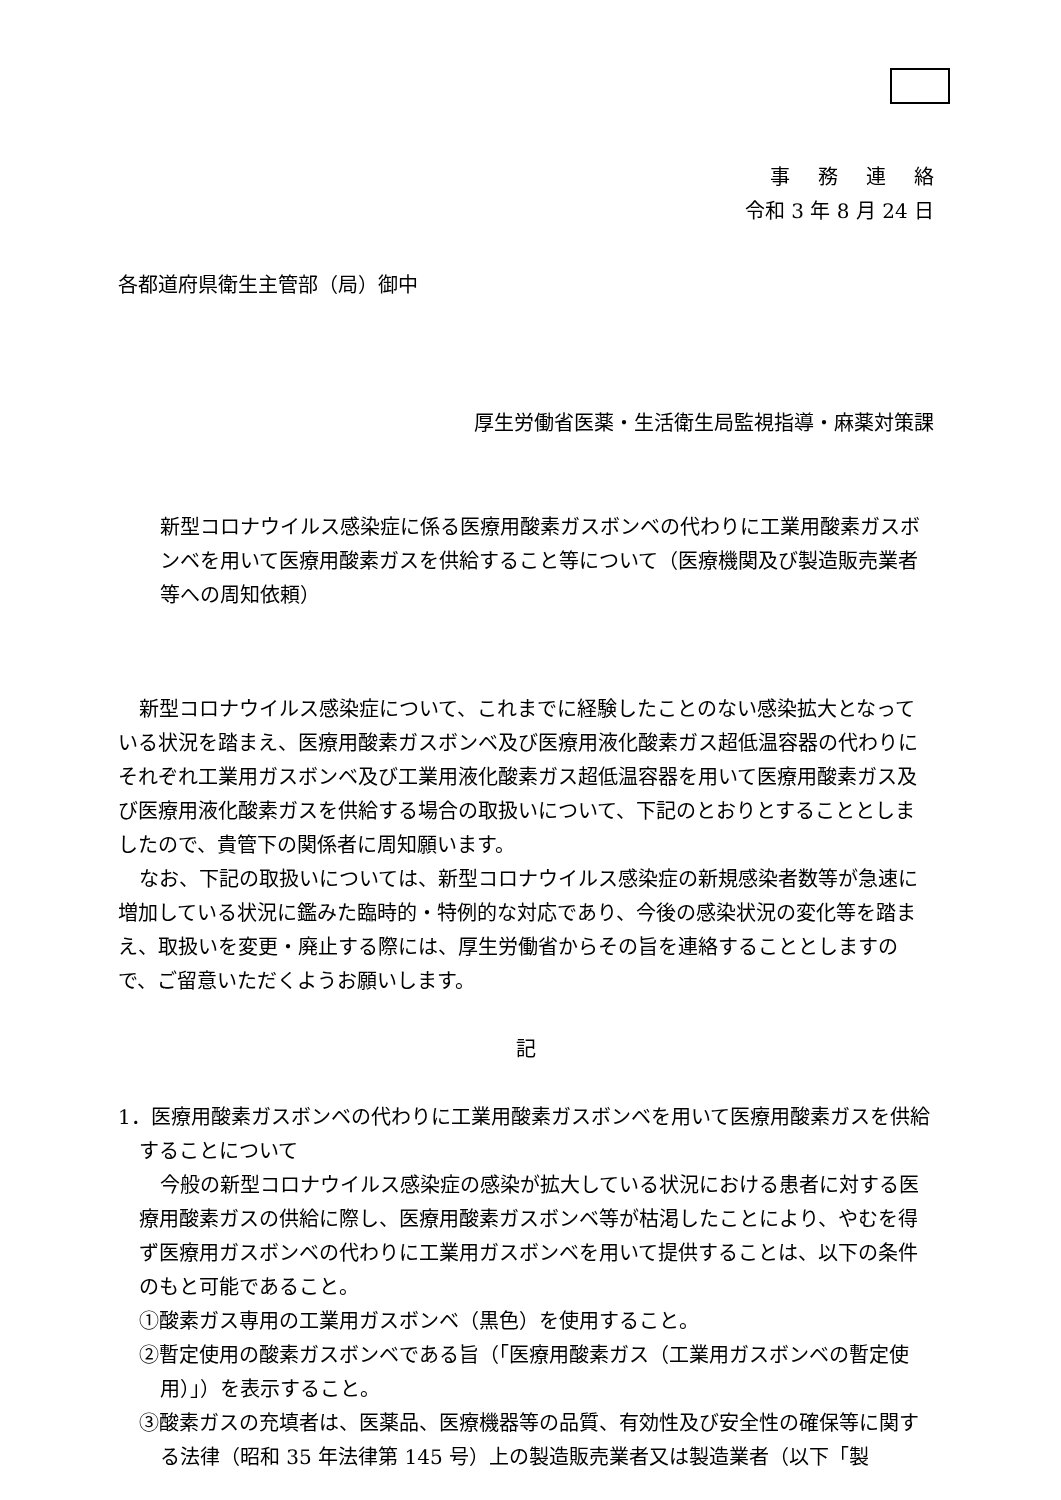事務連絡
令和 3 年 8 月 24 日
各都道府県衛生主管部（局）御中
厚生労働省医薬・生活衛生局監視指導・麻薬対策課
新型コロナウイルス感染症に係る医療用酸素ガスボンベの代わりに工業用酸素ガスボンベを用いて医療用酸素ガスを供給すること等について（医療機関及び製造販売業者等への周知依頼）
新型コロナウイルス感染症について、これまでに経験したことのない感染拡大となっている状況を踏まえ、医療用酸素ガスボンベ及び医療用液化酸素ガス超低温容器の代わりにそれぞれ工業用ガスボンベ及び工業用液化酸素ガス超低温容器を用いて医療用酸素ガス及び医療用液化酸素ガスを供給する場合の取扱いについて、下記のとおりとすることとしましたので、貴管下の関係者に周知願います。
なお、下記の取扱いについては、新型コロナウイルス感染症の新規感染者数等が急速に増加している状況に鑑みた臨時的・特例的な対応であり、今後の感染状況の変化等を踏まえ、取扱いを変更・廃止する際には、厚生労働省からその旨を連絡することとしますので、ご留意いただくようお願いします。
記
1．医療用酸素ガスボンベの代わりに工業用酸素ガスボンベを用いて医療用酸素ガスを供給することについて
今般の新型コロナウイルス感染症の感染が拡大している状況における患者に対する医療用酸素ガスの供給に際し、医療用酸素ガスボンベ等が枯渇したことにより、やむを得ず医療用ガスボンベの代わりに工業用ガスボンベを用いて提供することは、以下の条件のもと可能であること。
①酸素ガス専用の工業用ガスボンベ（黒色）を使用すること。
②暫定使用の酸素ガスボンベである旨（「医療用酸素ガス（工業用ガスボンベの暫定使用）」）を表示すること。
③酸素ガスの充填者は、医薬品、医療機器等の品質、有効性及び安全性の確保等に関する法律（昭和 35 年法律第 145 号）上の製造販売業者又は製造業者（以下「製